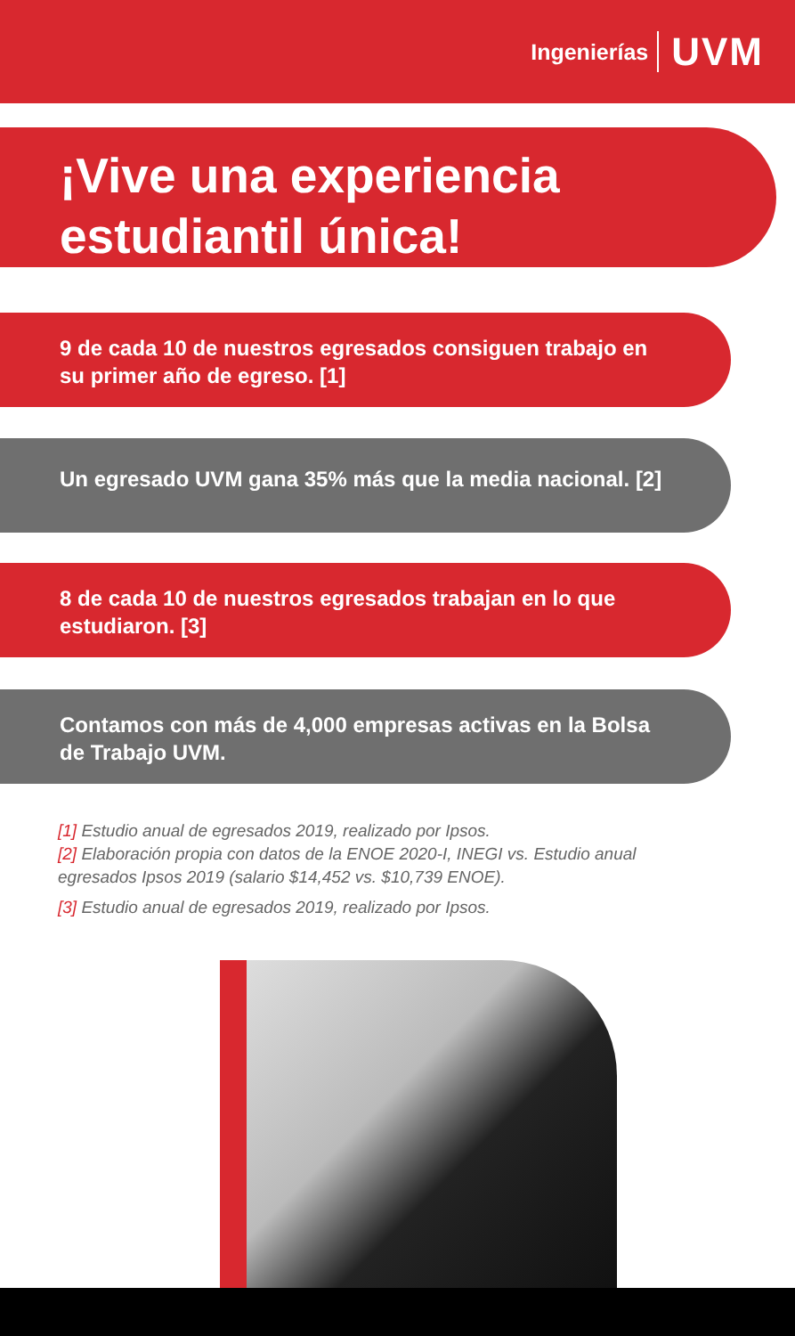Ingenierías UVM
¡Vive una experiencia
estudiantil única!
9 de cada 10 de nuestros egresados consiguen trabajo en su primer año de egreso. [1]
Un egresado UVM gana 35% más que la media nacional. [2]
8 de cada 10 de nuestros egresados trabajan en lo que estudiaron. [3]
Contamos con más de 4,000 empresas activas en la Bolsa de Trabajo UVM.
[1] Estudio anual de egresados 2019, realizado por Ipsos.
[2] Elaboración propia con datos de la ENOE 2020-I, INEGI vs. Estudio anual egresados Ipsos 2019 (salario $14,452 vs. $10,739 ENOE).
[3] Estudio anual de egresados 2019, realizado por Ipsos.